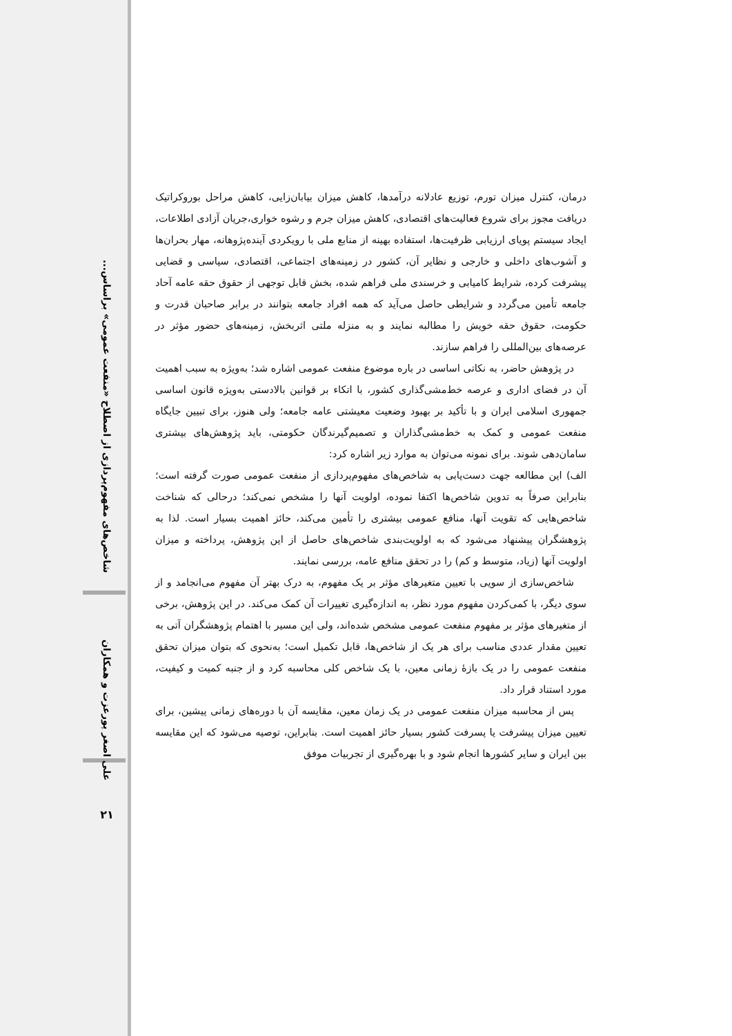شاخص‌های مفهوم‌پردازی از اصطلاح «منفعت عمومی» براساس...
علی اصغر پورعزت و همکاران
۲۱
درمان، کنترل میزان تورم، توزیع عادلانه درآمدها، کاهش میزان بیابان‌زایی، کاهش مراحل بوروکراتیک دریافت مجوز برای شروع فعالیت‌های اقتصادی، کاهش میزان جرم و رشوه خواری،جریان آزادی اطلاعات، ایجاد سیستم پویای ارزیابی ظرفیت‌ها، استفاده بهینه از منابع ملی با رویکردی آینده‌پژوهانه، مهار بحران‌ها و آشوب‌های داخلی و خارجی و نظایر آن، کشور در زمینه‌های اجتماعی، اقتصادی، سیاسی و قضایی پیشرفت کرده، شرایط کامیابی و خرسندی ملی فراهم شده، بخش قابل توجهی از حقوق حقه عامه آحاد جامعه تأمین می‌گردد و شرایطی حاصل می‌آید که همه افراد جامعه بتوانند در برابر صاحبان قدرت و حکومت، حقوق حقه خویش را مطالبه نمایند و به منزله ملتی اثربخش، زمینه‌های حضور مؤثر در عرصه‌های بین‌المللی را فراهم سازند.
در پژوهش حاضر، به نکاتی اساسی در باره موضوع منفعت عمومی اشاره شد؛ به‌ویژه به سبب اهمیت آن در فضای اداری و عرصه خط‌مشی‌گذاری کشور، با اتکاء بر قوانین بالادستی به‌ویژه قانون اساسی جمهوری اسلامی ایران و با تأکید بر بهبود وضعیت معیشتی عامه جامعه؛ ولی هنوز، برای تبیین جایگاه منفعت عمومی و کمک به خط‌مشی‌گذاران و تصمیم‌گیرندگان حکومتی، باید پژوهش‌های بیشتری سامان‌دهی شوند. برای نمونه می‌توان به موارد زیر اشاره کرد:
الف) این مطالعه جهت دست‌یابی به شاخص‌های مفهوم‌پردازی از منفعت عمومی صورت گرفته است؛ بنابراین صرفاً به تدوین شاخص‌ها اکتفا نموده، اولویت آنها را مشخص نمی‌کند؛ درحالی که شناخت شاخص‌هایی که تقویت آنها، منافع عمومی بیشتری را تأمین می‌کند، حائز اهمیت بسیار است. لذا به پژوهشگران پیشنهاد می‌شود که به اولویت‌بندی شاخص‌های حاصل از این پژوهش، پرداخته و میزان اولویت آنها (زیاد، متوسط و کم) را در تحقق منافع عامه، بررسی نمایند.
شاخص‌سازی از سویی با تعیین متغیرهای مؤثر بر یک مفهوم، به درک بهتر آن مفهوم می‌انجامد و از سوی دیگر، با کمی‌کردن مفهوم مورد نظر، به اندازه‌گیری تغییرات آن کمک می‌کند. در این پژوهش، برخی از متغیرهای مؤثر بر مفهوم منفعت عمومی مشخص شده‌اند، ولی این مسیر با اهتمام پژوهشگران آتی به تعیین مقدار عددی مناسب برای هر یک از شاخص‌ها، قابل تکمیل است؛ به‌نحوی که بتوان میزان تحقق منفعت عمومی را در یک بازهٔ زمانی معین، با یک شاخص کلی محاسبه کرد و از جنبه کمیت و کیفیت، مورد استناد قرار داد.
پس از محاسبه میزان منفعت عمومی در یک زمان معین، مقایسه آن با دوره‌های زمانی پیشین، برای تعیین میزان پیشرفت یا پسرفت کشور بسیار حائز اهمیت است. بنابراین، توصیه می‌شود که این مقایسه بین ایران و سایر کشورها انجام شود و با بهره‌گیری از تجربیات موفق